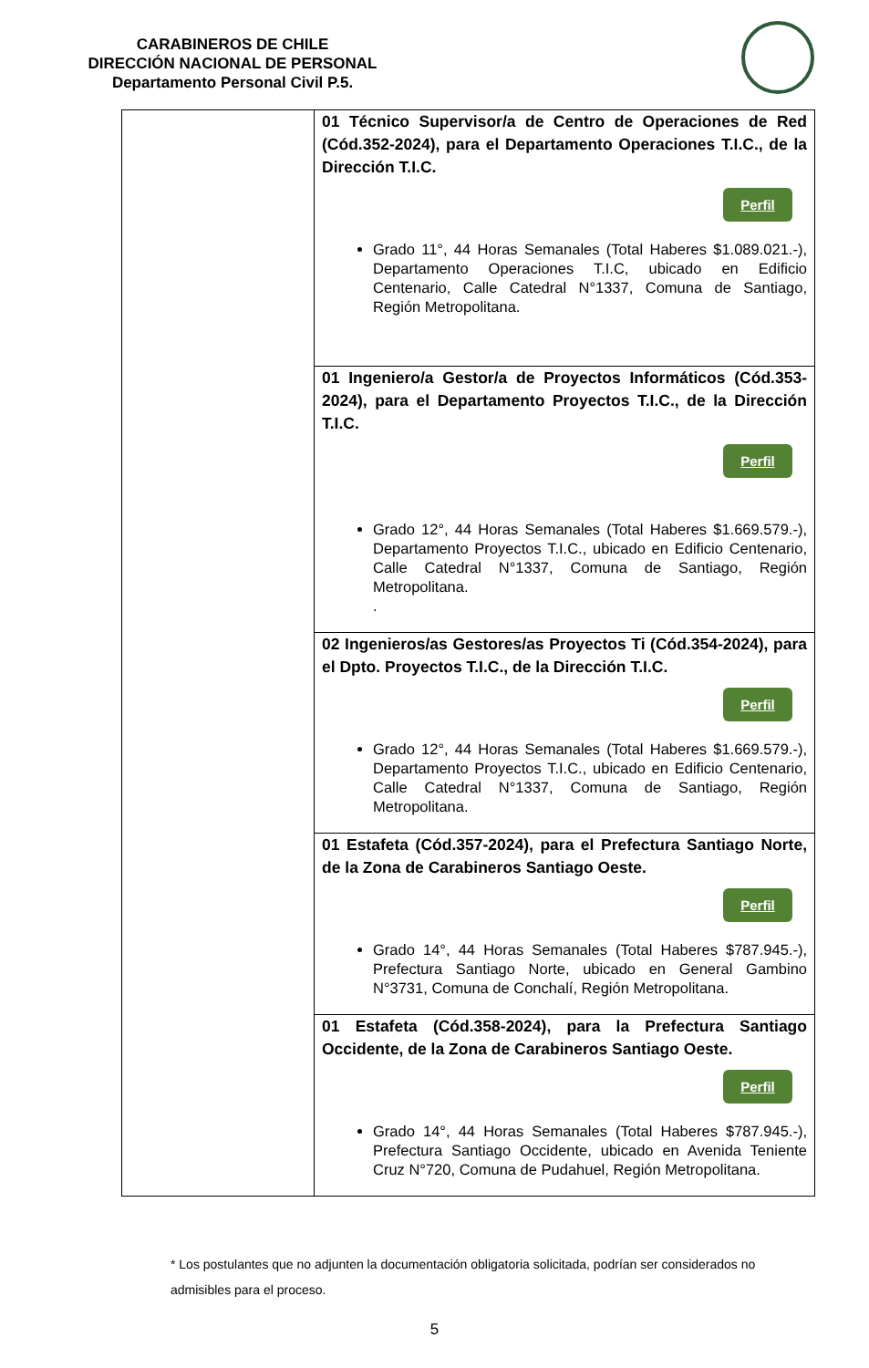CARABINEROS DE CHILE
DIRECCIÓN NACIONAL DE PERSONAL
Departamento Personal Civil P.5.
| | 01 Técnico Supervisor/a de Centro de Operaciones de Red (Cód.352-2024), para el Departamento Operaciones T.I.C., de la Dirección T.I.C. Perfil Grado 11°, 44 Horas Semanales (Total Haberes $1.089.021.-), Departamento Operaciones T.I.C, ubicado en Edificio Centenario, Calle Catedral N°1337, Comuna de Santiago, Región Metropolitana. |
| | 01 Ingeniero/a Gestor/a de Proyectos Informáticos (Cód.353-2024), para el Departamento Proyectos T.I.C., de la Dirección T.I.C. Perfil Grado 12°, 44 Horas Semanales (Total Haberes $1.669.579.-), Departamento Proyectos T.I.C., ubicado en Edificio Centenario, Calle Catedral N°1337, Comuna de Santiago, Región Metropolitana. . |
| | 02 Ingenieros/as Gestores/as Proyectos Ti (Cód.354-2024), para el Dpto. Proyectos T.I.C., de la Dirección T.I.C. Perfil Grado 12°, 44 Horas Semanales (Total Haberes $1.669.579.-), Departamento Proyectos T.I.C., ubicado en Edificio Centenario, Calle Catedral N°1337, Comuna de Santiago, Región Metropolitana. |
| | 01 Estafeta (Cód.357-2024), para el Prefectura Santiago Norte, de la Zona de Carabineros Santiago Oeste. Perfil Grado 14°, 44 Horas Semanales (Total Haberes $787.945.-), Prefectura Santiago Norte, ubicado en General Gambino N°3731, Comuna de Conchalí, Región Metropolitana. |
| | 01 Estafeta (Cód.358-2024), para la Prefectura Santiago Occidente, de la Zona de Carabineros Santiago Oeste. Perfil Grado 14°, 44 Horas Semanales (Total Haberes $787.945.-), Prefectura Santiago Occidente, ubicado en Avenida Teniente Cruz N°720, Comuna de Pudahuel, Región Metropolitana. |
* Los postulantes que no adjunten la documentación obligatoria solicitada, podrían ser considerados no admisibles para el proceso.
5